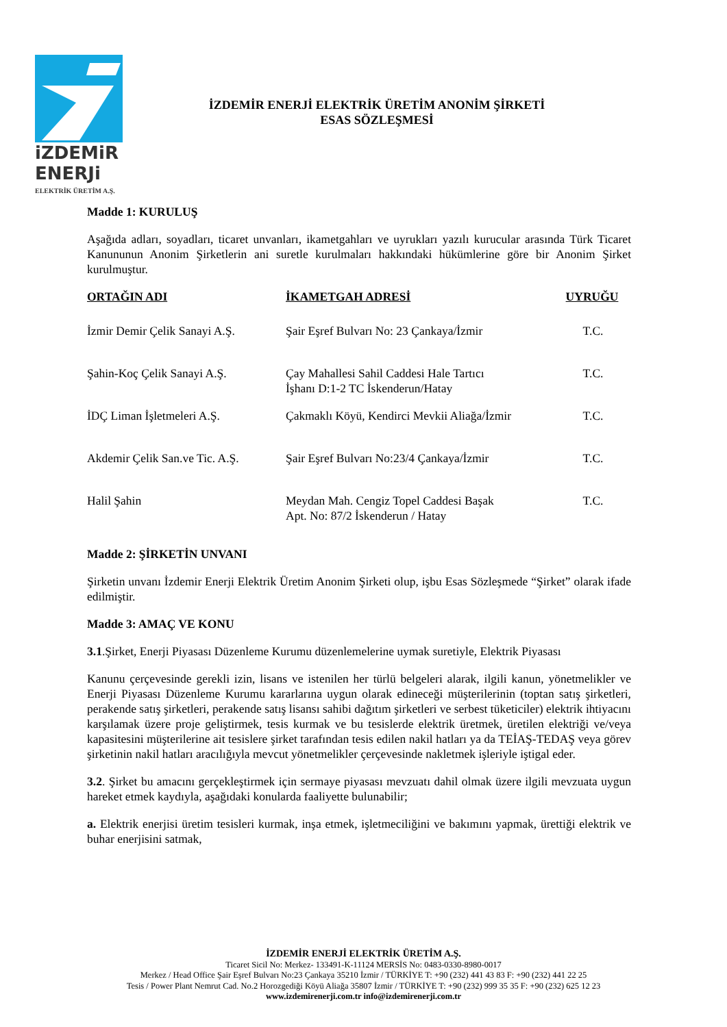iZDEMiR
ENERJi
ELEKTRİK ÜRETİM A.Ş.
İZDEMİR ENERJİ ELEKTRİK ÜRETİM ANONİM ŞİRKETİ
ESAS SÖZLEŞMESİ
Madde 1: KURULUŞ
Aşağıda adları, soyadları, ticaret unvanları, ikametgahları ve uyrukları yazılı kurucular arasında Türk Ticaret Kanununun Anonim Şirketlerin ani suretle kurulmaları hakkındaki hükümlerine göre bir Anonim Şirket kurulmuştur.
| ORTAĞIN ADI | İKAMETGAH ADRESİ | UYRUĞU |
| --- | --- | --- |
| İzmir Demir Çelik Sanayi A.Ş. | Şair Eşref Bulvarı No: 23 Çankaya/İzmir | T.C. |
| Şahin-Koç Çelik Sanayi A.Ş. | Çay Mahallesi Sahil Caddesi Hale Tartıcı İşhanı D:1-2 TC İskenderun/Hatay | T.C. |
| İDÇ Liman İşletmeleri A.Ş. | Çakmaklı Köyü, Kendirci Mevkii Aliağa/İzmir | T.C. |
| Akdemir Çelik San.ve Tic. A.Ş. | Şair Eşref Bulvarı No:23/4 Çankaya/İzmir | T.C. |
| Halil Şahin | Meydan Mah. Cengiz Topel Caddesi Başak Apt. No: 87/2 İskenderun / Hatay | T.C. |
Madde 2: ŞİRKETİN UNVANI
Şirketin unvanı İzdemir Enerji Elektrik Üretim Anonim Şirketi olup, işbu Esas Sözleşmede “Şirket” olarak ifade edilmiştir.
Madde 3: AMAÇ VE KONU
3.1.Şirket, Enerji Piyasası Düzenleme Kurumu düzenlemelerine uymak suretiyle, Elektrik Piyasası
Kanunu çerçevesinde gerekli izin, lisans ve istenilen her türlü belgeleri alarak, ilgili kanun, yönetmelikler ve Enerji Piyasası Düzenleme Kurumu kararlarına uygun olarak edineceği müşterilerinin (toptan satış şirketleri, perakende satış şirketleri, perakende satış lisansı sahibi dağıtım şirketleri ve serbest tüketiciler) elektrik ihtiyacını karşılamak üzere proje geliştirmek, tesis kurmak ve bu tesislerde elektrik üretmek, üretilen elektriği ve/veya kapasitesini müşterilerine ait tesislere şirket tarafından tesis edilen nakil hatları ya da TEİAŞ-TEDAŞ veya görev şirketinin nakil hatları aracılığıyla mevcut yönetmelikler çerçevesinde nakletmek işleriyle iştigal eder.
3.2. Şirket bu amacını gerçekleştirmek için sermaye piyasası mevzuatı dahil olmak üzere ilgili mevzuata uygun hareket etmek kaydıyla, aşağıdaki konularda faaliyette bulunabilir;
a. Elektrik enerjisi üretim tesisleri kurmak, inşa etmek, işletmeciliğini ve bakımını yapmak, ürettiği elektrik ve buhar enerjisini satmak,
İZDEMİR ENERJİ ELEKTRİK ÜRETİM A.Ş.
Ticaret Sicil No: Merkez- 133491-K-11124 MERSİS No: 0483-0330-8980-0017
Merkez / Head Office Şair Eşref Bulvarı No:23 Çankaya 35210 İzmir / TÜRKİYE T: +90 (232) 441 43 83 F: +90 (232) 441 22 25
Tesis / Power Plant Nemrut Cad. No.2 Horozgediği Köyü Aliağa 35807 İzmir / TÜRKİYE T: +90 (232) 999 35 35 F: +90 (232) 625 12 23
www.izdemirenerji.com.tr info@izdemirenerji.com.tr